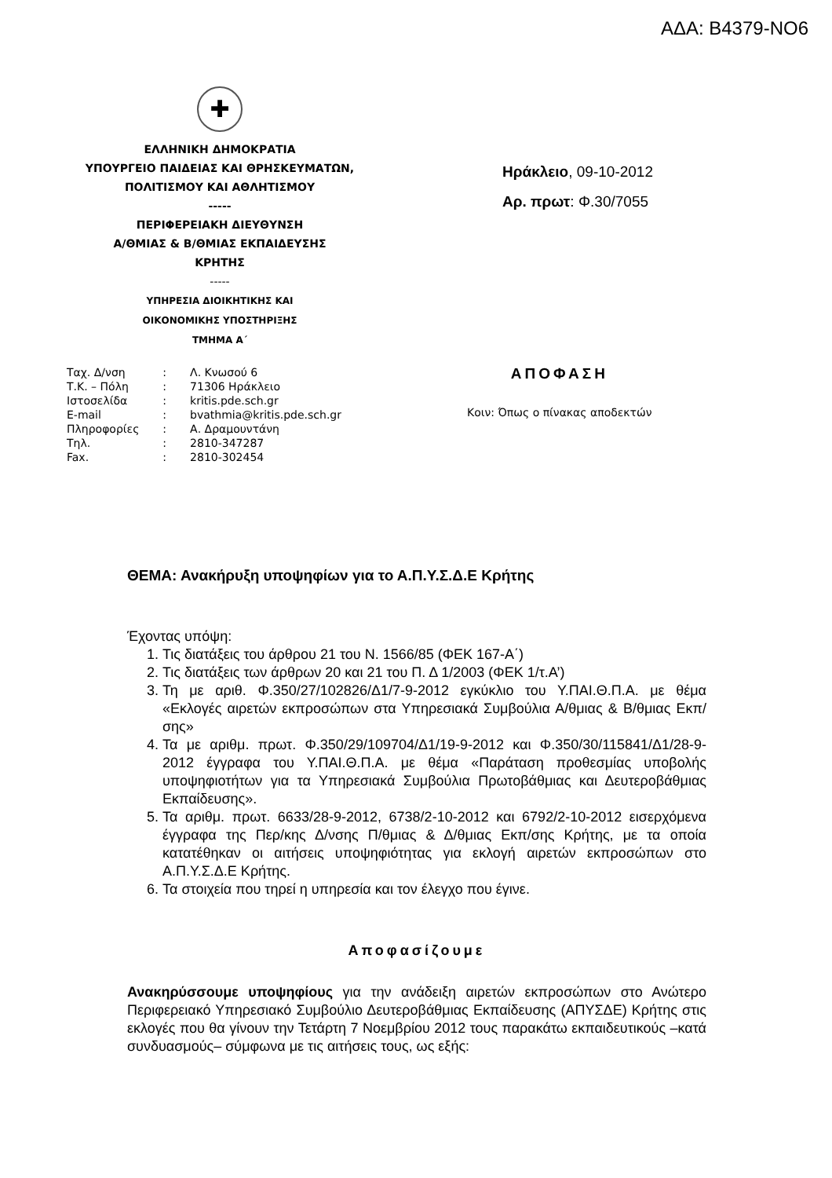ΑΔΑ: Β4379-ΝΟ6
✚
ΕΛΛΗΝΙΚΗ ΔΗΜΟΚΡΑΤΙΑ
ΥΠΟΥΡΓΕΙΟ ΠΑΙΔΕΙΑΣ ΚΑΙ ΘΡΗΣΚΕΥΜΑΤΩΝ,
ΠΟΛΙΤΙΣΜΟΥ ΚΑΙ ΑΘΛΗΤΙΣΜΟΥ
-----
ΠΕΡΙΦΕΡΕΙΑΚΗ ΔΙΕΥΘΥΝΣΗ
Α/ΘΜΙΑΣ & Β/ΘΜΙΑΣ ΕΚΠΑΙΔΕΥΣΗΣ
ΚΡΗΤΗΣ
-----
ΥΠΗΡΕΣΙΑ ΔΙΟΙΚΗΤΙΚΗΣ ΚΑΙ
ΟΙΚΟΝΟΜΙΚΗΣ ΥΠΟΣΤΗΡΙΞΗΣ
ΤΜΗΜΑ Α΄
Ηράκλειο, 09-10-2012
Αρ. πρωτ: Φ.30/7055
| Ταχ. Δ/νση | : | Λ. Κνωσού 6 |
| Τ.Κ. – Πόλη | : | 71306 Ηράκλειο |
| Ιστοσελίδα | : | kritis.pde.sch.gr |
| E-mail | : | bvathmia@kritis.pde.sch.gr |
| Πληροφορίες | : | Α. Δραμουντάνη |
| Τηλ. | : | 2810-347287 |
| Fax. | : | 2810-302454 |
ΑΠΟΦΑΣΗ
Κοιν: Όπως ο πίνακας αποδεκτών
ΘΕΜΑ: Ανακήρυξη υποψηφίων για το Α.Π.Υ.Σ.Δ.Ε Κρήτης
Έχοντας υπόψη:
1. Τις διατάξεις του άρθρου 21 του Ν. 1566/85 (ΦΕΚ 167-Α΄)
2. Τις διατάξεις των άρθρων 20 και 21 του Π. Δ 1/2003 (ΦΕΚ 1/τ.Α’)
3. Τη με αριθ. Φ.350/27/102826/Δ1/7-9-2012 εγκύκλιο του Υ.ΠΑΙ.Θ.Π.Α. με θέμα «Εκλογές αιρετών εκπροσώπων στα Υπηρεσιακά Συμβούλια Α/θμιας & Β/θμιας Εκπ/σης»
4. Τα με αριθμ. πρωτ. Φ.350/29/109704/Δ1/19-9-2012 και Φ.350/30/115841/Δ1/28-9-2012 έγγραφα του Υ.ΠΑΙ.Θ.Π.Α. με θέμα «Παράταση προθεσμίας υποβολής υποψηφιοτήτων για τα Υπηρεσιακά Συμβούλια Πρωτοβάθμιας και Δευτεροβάθμιας Εκπαίδευσης».
5. Τα αριθμ. πρωτ. 6633/28-9-2012, 6738/2-10-2012 και 6792/2-10-2012 εισερχόμενα έγγραφα της Περ/κης Δ/νσης Π/θμιας & Δ/θμιας Εκπ/σης Κρήτης, με τα οποία κατατέθηκαν οι αιτήσεις υποψηφιότητας για εκλογή αιρετών εκπροσώπων στο Α.Π.Υ.Σ.Δ.Ε Κρήτης.
6. Τα στοιχεία που τηρεί η υπηρεσία και τον έλεγχο που έγινε.
Αποφασίζουμε
Ανακηρύσσουμε υποψηφίους για την ανάδειξη αιρετών εκπροσώπων στο Ανώτερο Περιφερειακό Υπηρεσιακό Συμβούλιο Δευτεροβάθμιας Εκπαίδευσης (ΑΠΥΣΔΕ) Κρήτης στις εκλογές που θα γίνουν την Τετάρτη 7 Νοεμβρίου 2012 τους παρακάτω εκπαιδευτικούς –κατά συνδυασμούς– σύμφωνα με τις αιτήσεις τους, ως εξής: